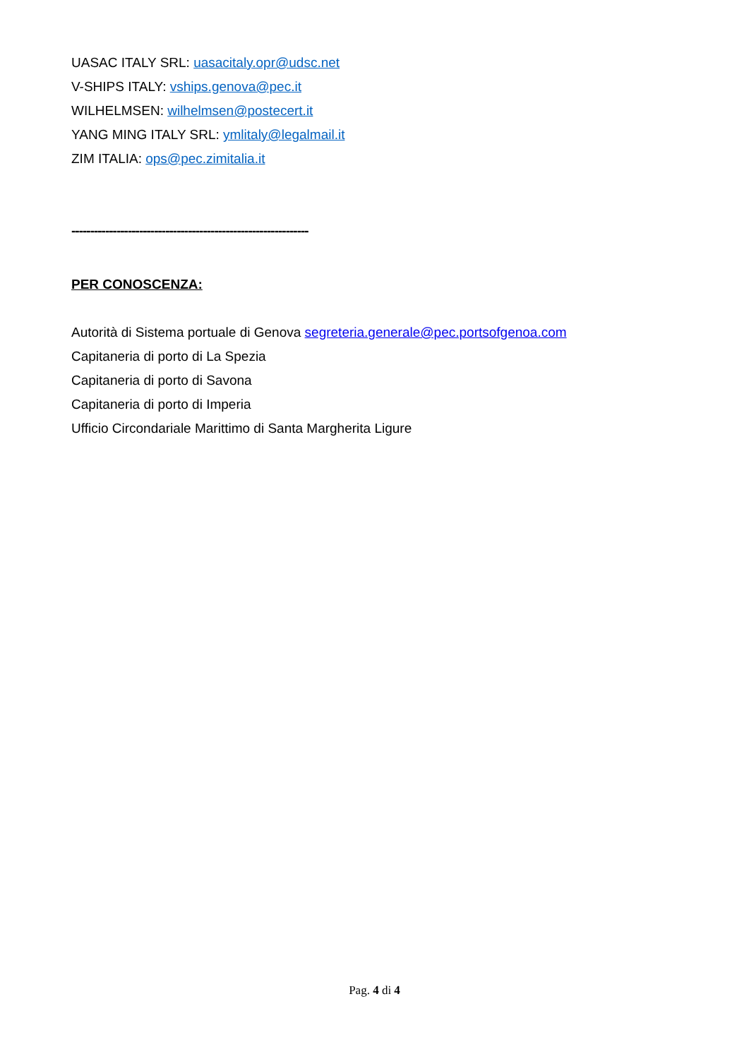UASAC ITALY SRL: uasacitaly.opr@udsc.net
V-SHIPS ITALY: vships.genova@pec.it
WILHELMSEN: wilhelmsen@postecert.it
YANG MING ITALY SRL: ymlitaly@legalmail.it
ZIM ITALIA: ops@pec.zimitalia.it
---------------------------------------------------------------
PER CONOSCENZA:
Autorità di Sistema portuale di Genova segreteria.generale@pec.portsofgenoa.com
Capitaneria di porto di La Spezia
Capitaneria di porto di Savona
Capitaneria di porto di Imperia
Ufficio Circondariale Marittimo di Santa Margherita Ligure
Pag. 4 di 4